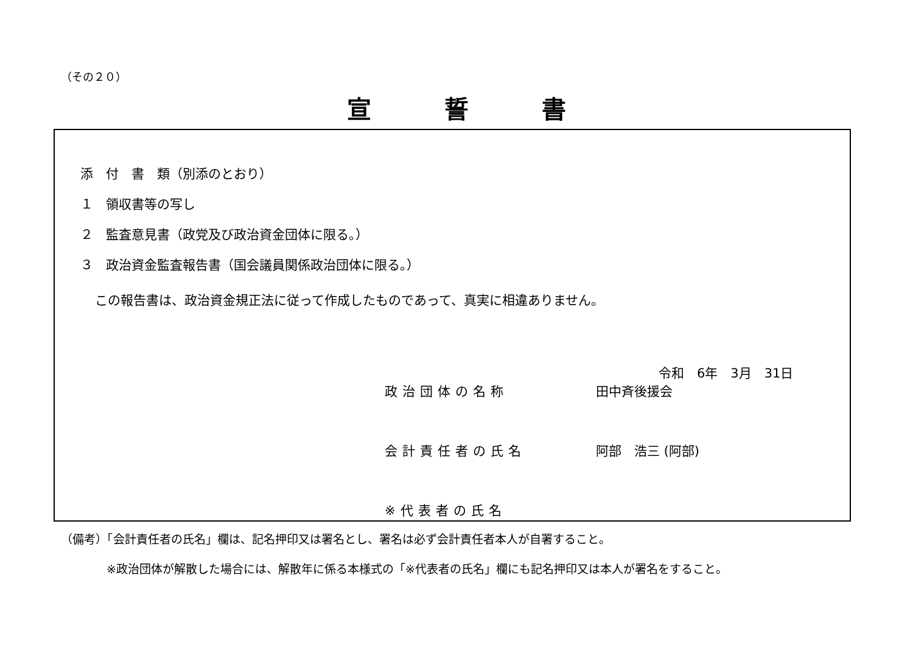（その２０）
宣誓書
添　付　書　類（別添のとおり）
１　領収書等の写し
２　監査意見書（政党及び政治資金団体に限る。）
３　政治資金監査報告書（国会議員関係政治団体に限る。）
この報告書は、政治資金規正法に従って作成したものであって、真実に相違ありません。
令和　6年　3月　31日
政治団体の名称 田中斉後援会
会計責任者の氏名 阿部　浩三 (阿部)
※代表者の氏名
（備考）「会計責任者の氏名」欄は、記名押印又は署名とし、署名は必ず会計責任者本人が自署すること。
※政治団体が解散した場合には、解散年に係る本様式の「※代表者の氏名」欄にも記名押印又は本人が署名をすること。